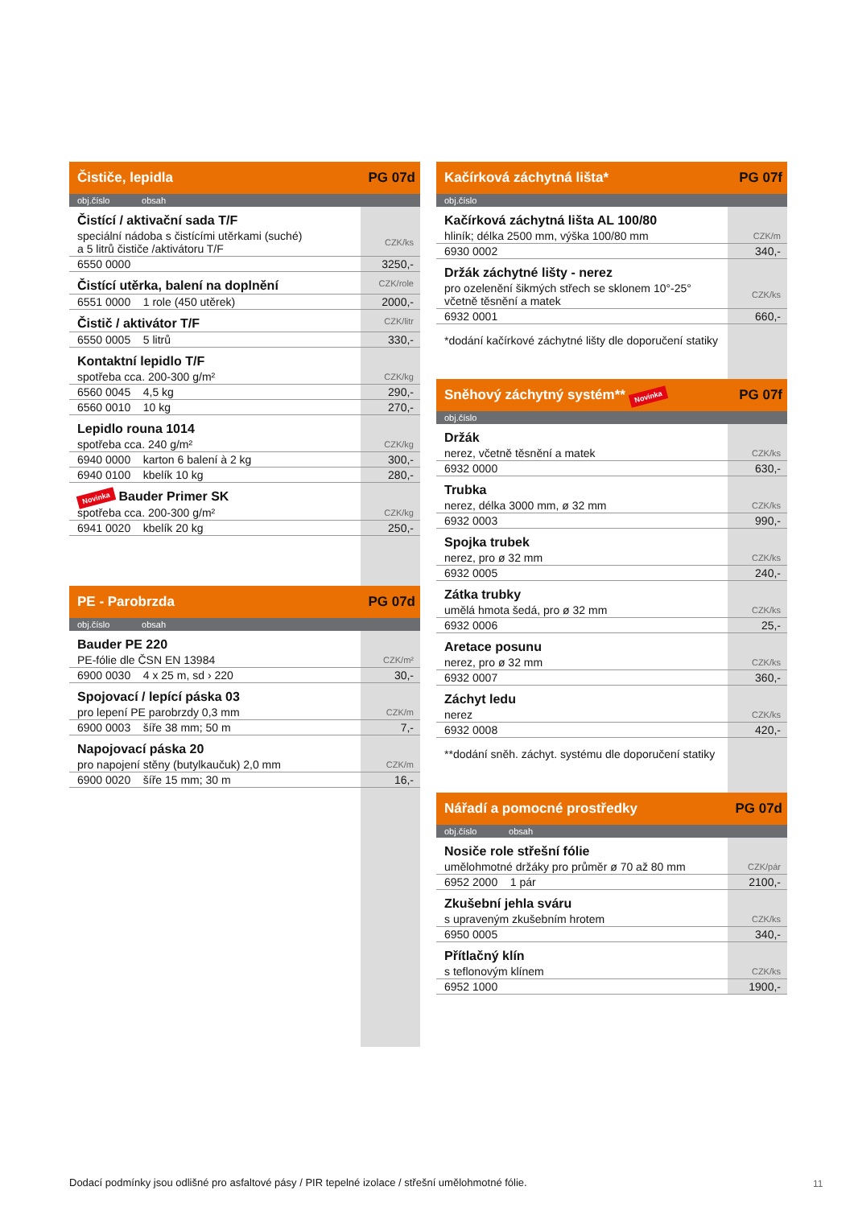Čističe, lepidla PG 07d
obj.číslo obsah
| Čistící / aktivační sada T/F | |
| speciální nádoba s čistícími utěrkami (suché) a 5 litrů čističe /aktivátoru T/F | CZK/ks |
| 6550 0000 | 3250,- |
| Čistící utěrka, balení na doplnění | CZK/role |
| 6551 0000 1 role (450 utěrek) | 2000,- |
| Čistič / aktivátor T/F | CZK/litr |
| 6550 0005 5 litrů | 330,- |
| Kontaktní lepidlo T/F | |
| spotřeba cca. 200-300 g/m² | CZK/kg |
| 6560 0045 4,5 kg | 290,- |
| 6560 0010 10 kg | 270,- |
| Lepidlo rouna 1014 | |
| spotřeba cca. 240 g/m² | CZK/kg |
| 6940 0000 karton 6 balení à 2 kg | 300,- |
| 6940 0100 kbelík 10 kg | 280,- |
| Novinka Bauder Primer SK | |
| spotřeba cca. 200-300 g/m² | CZK/kg |
| 6941 0020 kbelík 20 kg | 250,- |
PE - Parobrzda PG 07d
obj.číslo obsah
| Bauder PE 220 | |
| PE-fólie dle ČSN EN 13984 | CZK/m² |
| 6900 0030 4 x 25 m, sd › 220 | 30,- |
| Spojovací / lepící páska 03 | |
| pro lepení PE parobrzdy 0,3 mm | CZK/m |
| 6900 0003 šíře 38 mm; 50 m | 7,- |
| Napojovací páska 20 | |
| pro napojení stěny (butylkaučuk) 2,0 mm | CZK/m |
| 6900 0020 šíře 15 mm; 30 m | 16,- |
Kačírková záchytná lišta* PG 07f
obj.číslo
| Kačírková záchytná lišta AL 100/80 | |
| hliník; délka 2500 mm, výška 100/80 mm | CZK/m |
| 6930 0002 | 340,- |
| Držák záchytné lišty - nerez | |
| pro ozelenění šikmých střech se sklonem 10°-25° včetně těsnění a matek | CZK/ks |
| 6932 0001 | 660,- |
| *dodání kačírkové záchytné lišty dle doporučení statiky | |
Sněhový záchytný systém** Novinka PG 07f
obj.číslo
| Držák | |
| nerez, včetně těsnění a matek | CZK/ks |
| 6932 0000 | 630,- |
| Trubka | |
| nerez, délka 3000 mm, ø 32 mm | CZK/ks |
| 6932 0003 | 990,- |
| Spojka trubek | |
| nerez, pro ø 32 mm | CZK/ks |
| 6932 0005 | 240,- |
| Zátka trubky | |
| umělá hmota šedá, pro ø 32 mm | CZK/ks |
| 6932 0006 | 25,- |
| Aretace posunu | |
| nerez, pro ø 32 mm | CZK/ks |
| 6932 0007 | 360,- |
| Záchyt ledu | |
| nerez | CZK/ks |
| 6932 0008 | 420,- |
| **dodání sněh. záchyt. systému dle doporučení statiky | |
Nářadí a pomocné prostředky PG 07d
obj.číslo obsah
| Nosiče role střešní fólie | |
| umělohmotné držáky pro průměr ø 70 až 80 mm | CZK/pár |
| 6952 2000 1 pár | 2100,- |
| Zkušební jehla sváru | |
| s upraveným zkušebním hrotem | CZK/ks |
| 6950 0005 | 340,- |
| Přítlačný klín | |
| s teflonovým klínem | CZK/ks |
| 6952 1000 | 1900,- |
Dodací podmínky jsou odlišné pro asfaltové pásy / PIR tepelné izolace / střešní umělohmotné fólie.
11